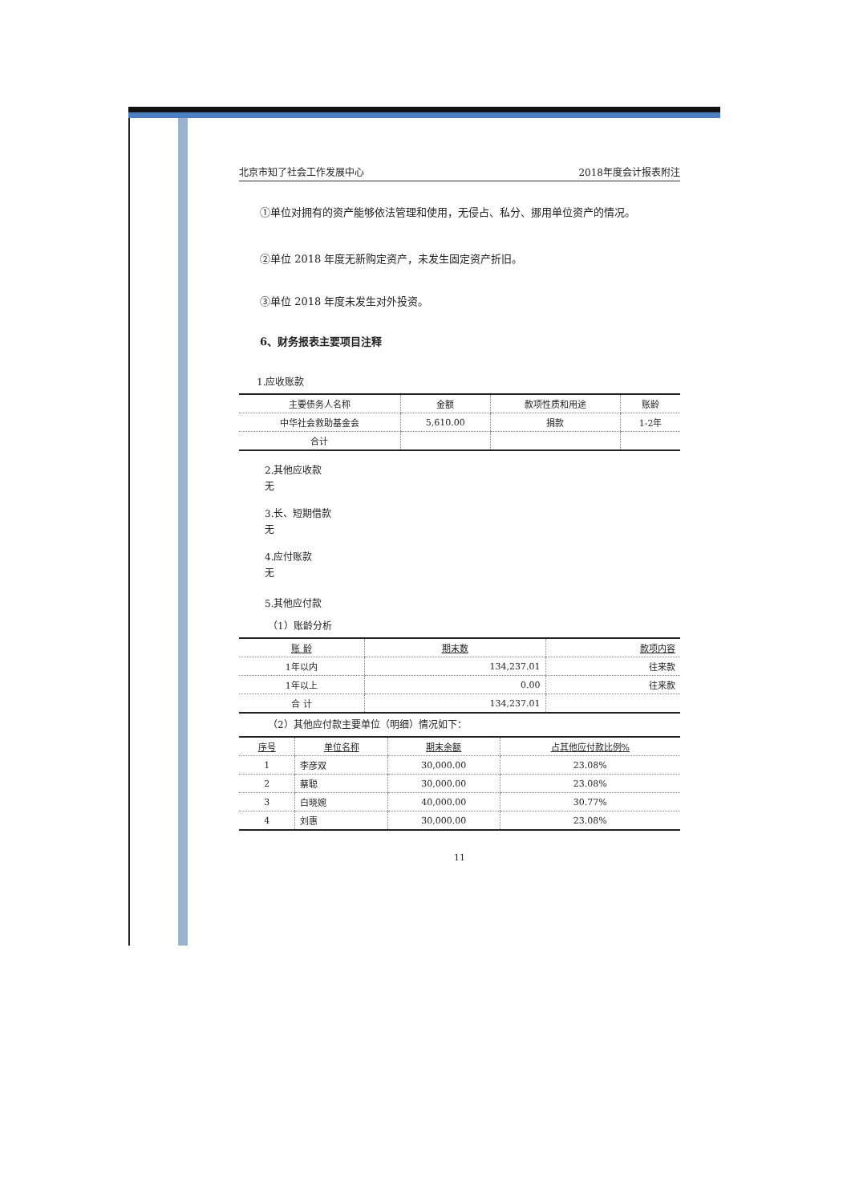北京市知了社会工作发展中心 2018年度会计报表附注
①单位对拥有的资产能够依法管理和使用，无侵占、私分、挪用单位资产的情况。
②单位 2018 年度无新购定资产，未发生固定资产折旧。
③单位 2018 年度未发生对外投资。
6、财务报表主要项目注释
1.应收账款
| 主要债务人名称 | 金额 | 款项性质和用途 | 账龄 |
| --- | --- | --- | --- |
| 中华社会救助基金会 | 5,610.00 | 捐款 | 1-2年 |
| 合计 | | | |
2.其他应收款
无
3.长、短期借款
无
4.应付账款
无
5.其他应付款
（1）账龄分析
| 账 龄 | 期末数 | 款项内容 |
| --- | --- | --- |
| 1年以内 | 134,237.01 | 往来款 |
| 1年以上 | 0.00 | 往来款 |
| 合 计 | 134,237.01 | |
（2）其他应付款主要单位（明细）情况如下：
| 序号 | 单位名称 | 期末余额 | 占其他应付款比例% |
| --- | --- | --- | --- |
| 1 | 李彦双 | 30,000.00 | 23.08% |
| 2 | 蔡聪 | 30,000.00 | 23.08% |
| 3 | 白晓婉 | 40,000.00 | 30.77% |
| 4 | 刘惠 | 30,000.00 | 23.08% |
11